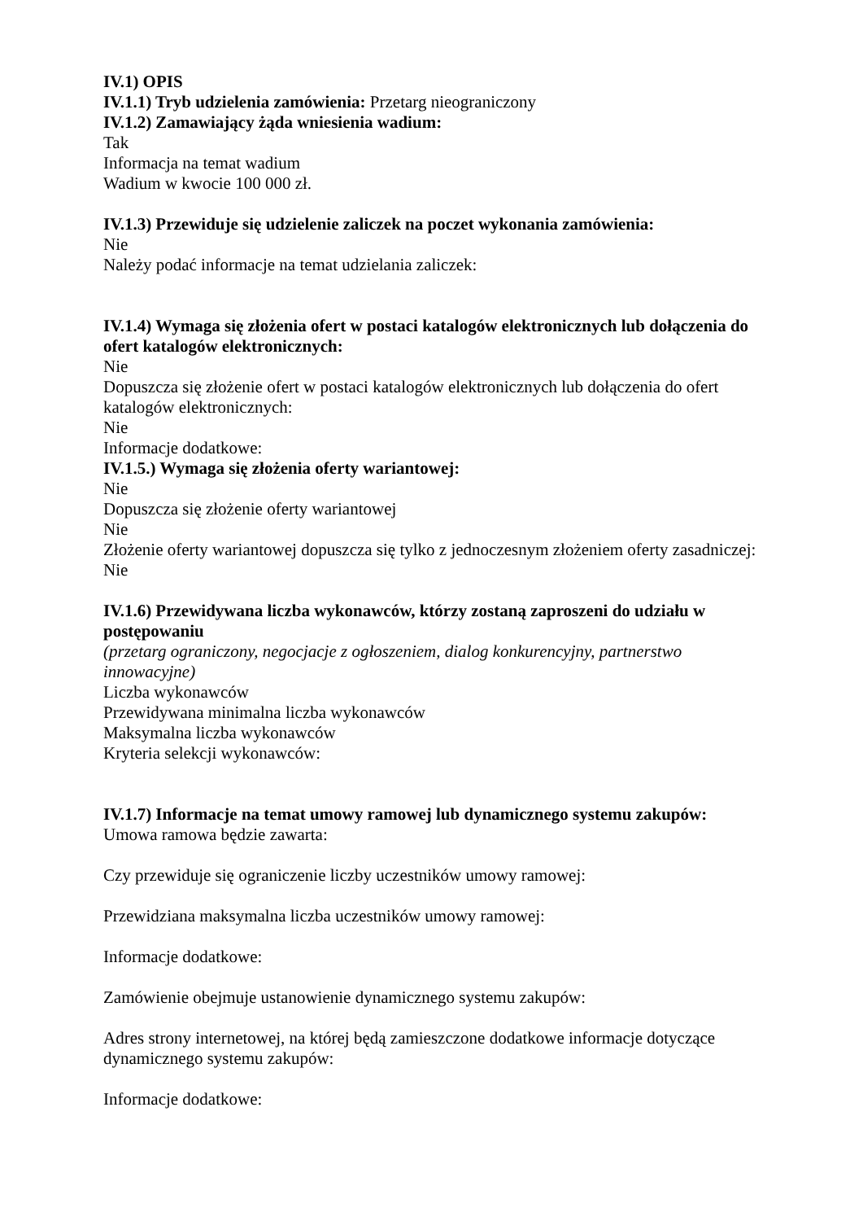IV.1) OPIS
IV.1.1) Tryb udzielenia zamówienia: Przetarg nieograniczony
IV.1.2) Zamawiający żąda wniesienia wadium:
Tak
Informacja na temat wadium
Wadium w kwocie 100 000 zł.
IV.1.3) Przewiduje się udzielenie zaliczek na poczet wykonania zamówienia:
Nie
Należy podać informacje na temat udzielania zaliczek:
IV.1.4) Wymaga się złożenia ofert w postaci katalogów elektronicznych lub dołączenia do ofert katalogów elektronicznych:
Nie
Dopuszcza się złożenie ofert w postaci katalogów elektronicznych lub dołączenia do ofert katalogów elektronicznych:
Nie
Informacje dodatkowe:
IV.1.5.) Wymaga się złożenia oferty wariantowej:
Nie
Dopuszcza się złożenie oferty wariantowej
Nie
Złożenie oferty wariantowej dopuszcza się tylko z jednoczesnym złożeniem oferty zasadniczej:
Nie
IV.1.6) Przewidywana liczba wykonawców, którzy zostaną zaproszeni do udziału w postępowaniu
(przetarg ograniczony, negocjacje z ogłoszeniem, dialog konkurencyjny, partnerstwo innowacyjne)
Liczba wykonawców
Przewidywana minimalna liczba wykonawców
Maksymalna liczba wykonawców
Kryteria selekcji wykonawców:
IV.1.7) Informacje na temat umowy ramowej lub dynamicznego systemu zakupów:
Umowa ramowa będzie zawarta:
Czy przewiduje się ograniczenie liczby uczestników umowy ramowej:
Przewidziana maksymalna liczba uczestników umowy ramowej:
Informacje dodatkowe:
Zamówienie obejmuje ustanowienie dynamicznego systemu zakupów:
Adres strony internetowej, na której będą zamieszczone dodatkowe informacje dotyczące dynamicznego systemu zakupów:
Informacje dodatkowe: